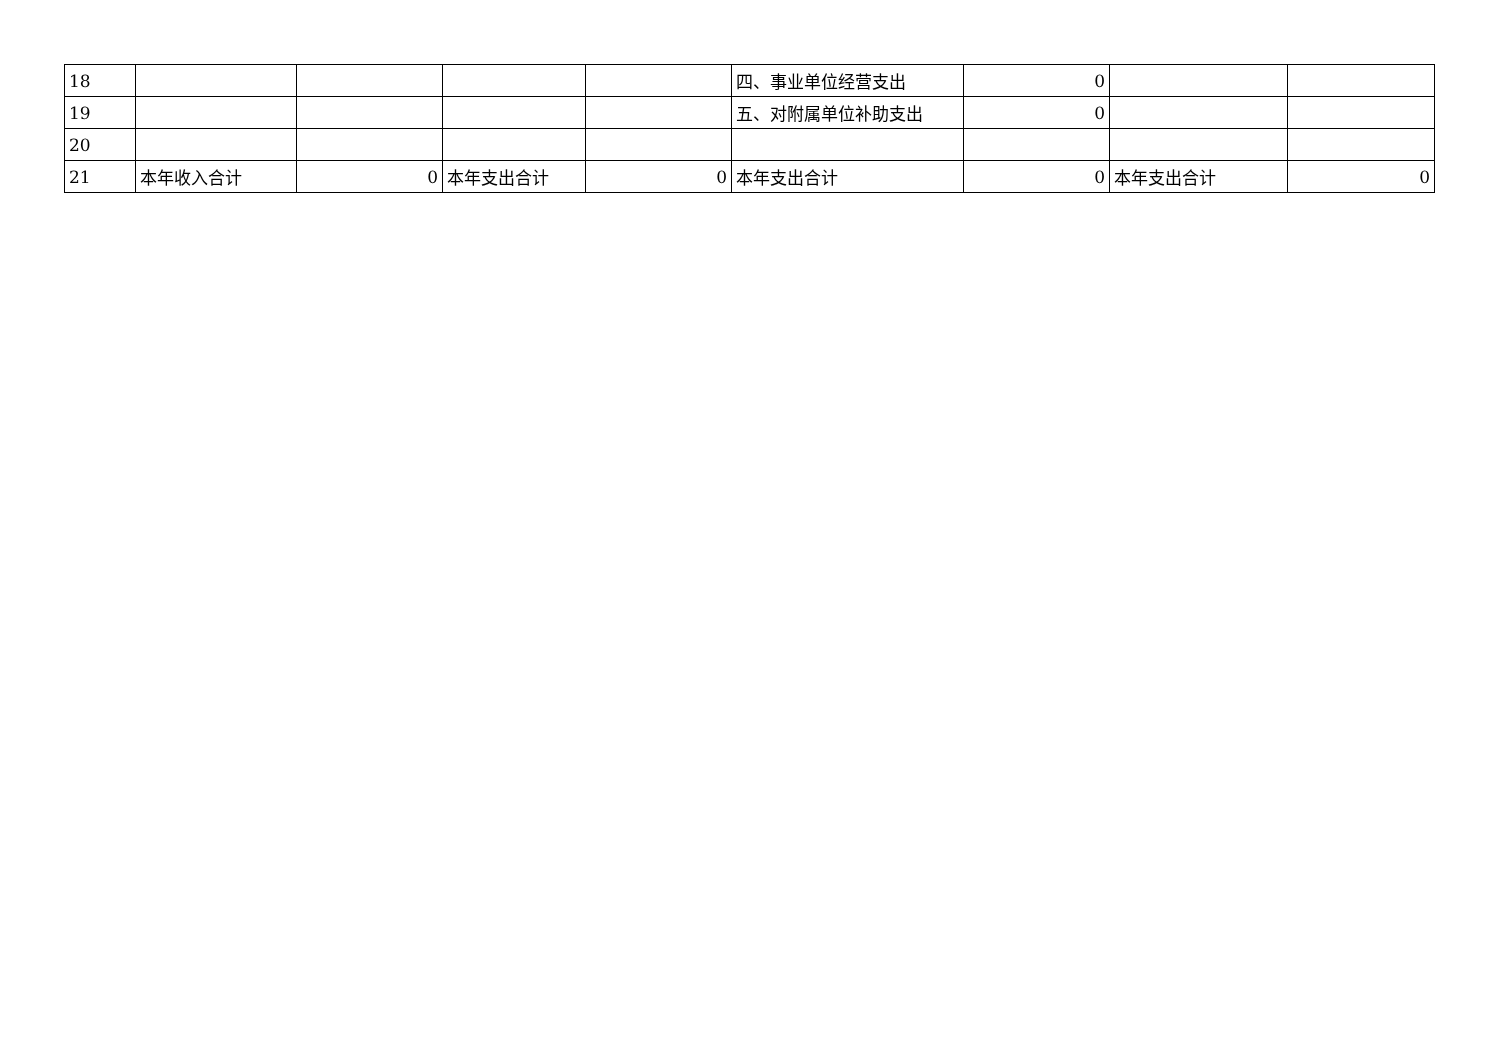| 18 | | | | | 四、事业单位经营支出 | 0 | | |
| 19 | | | | | 五、对附属单位补助支出 | 0 | | |
| 20 | | | | | | | | |
| 21 | 本年收入合计 | 0 | 本年支出合计 | 0 | 本年支出合计 | 0 | 本年支出合计 | 0 |